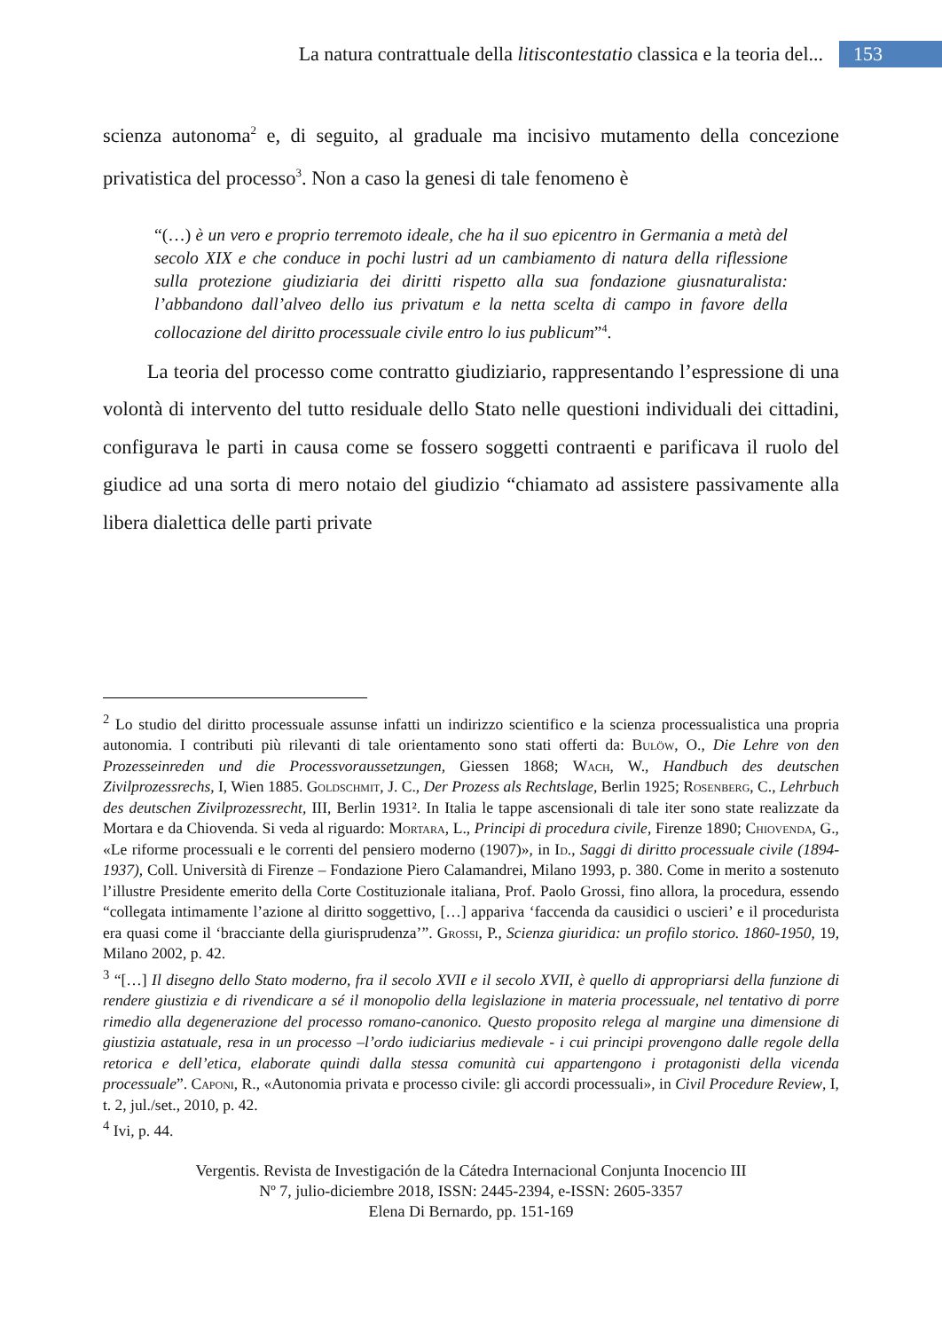La natura contrattuale della litiscontestatio classica e la teoria del...
153
scienza autonoma<sup>2</sup> e, di seguito, al graduale ma incisivo mutamento della concezione privatistica del processo<sup>3</sup>. Non a caso la genesi di tale fenomeno è
“(…) è un vero e proprio terremoto ideale, che ha il suo epicentro in Germania a metà del secolo XIX e che conduce in pochi lustri ad un cambiamento di natura della riflessione sulla protezione giudiziaria dei diritti rispetto alla sua fondazione giusnaturalista: l’abbandono dall’alveo dello ius privatum e la netta scelta di campo in favore della collocazione del diritto processuale civile entro lo ius publicum”<sup>4</sup>.
La teoria del processo come contratto giudiziario, rappresentando l’espressione di una volontà di intervento del tutto residuale dello Stato nelle questioni individuali dei cittadini, configurava le parti in causa come se fossero soggetti contraenti e parificava il ruolo del giudice ad una sorta di mero notaio del giudizio “chiamato ad assistere passivamente alla libera dialettica delle parti private
<sup>2</sup> Lo studio del diritto processuale assunse infatti un indirizzo scientifico e la scienza processualistica una propria autonomia. I contributi più rilevanti di tale orientamento sono stati offerti da: Bulöw, O., Die Lehre von den Prozesseinreden und die Processvoraussetzungen, Giessen 1868; Wach, W., Handbuch des deutschen Zivilprozessrechs, I, Wien 1885. Goldschmit, J. C., Der Prozess als Rechtslage, Berlin 1925; Rosenberg, C., Lehrbuch des deutschen Zivilprozessrecht, III, Berlin 1931². In Italia le tappe ascensionali di tale iter sono state realizzate da Mortara e da Chiovenda. Si veda al riguardo: Mortara, L., Principi di procedura civile, Firenze 1890; Chiovenda, G., «Le riforme processuali e le correnti del pensiero moderno (1907)», in Id., Saggi di diritto processuale civile (1894-1937), Coll. Università di Firenze – Fondazione Piero Calamandrei, Milano 1993, p. 380. Come in merito a sostenuto l’illustre Presidente emerito della Corte Costituzionale italiana, Prof. Paolo Grossi, fino allora, la procedura, essendo “collegata intimamente l’azione al diritto soggettivo, […] appariva ‘faccenda da causidici o uscieri’ e il procedurista era quasi come il ‘bracciante della giurisprudenza’”. Grossi, P., Scienza giuridica: un profilo storico. 1860-1950, 19, Milano 2002, p. 42.
<sup>3</sup> “[…] Il disegno dello Stato moderno, fra il secolo XVII e il secolo XVII, è quello di appropriarsi della funzione di rendere giustizia e di rivendicare a sé il monopolio della legislazione in materia processuale, nel tentativo di porre rimedio alla degenerazione del processo romano-canonico. Questo proposito relega al margine una dimensione di giustizia astatuale, resa in un processo –l’ordo iudiciarius medievale - i cui principi provengono dalle regole della retorica e dell’etica, elaborate quindi dalla stessa comunità cui appartengono i protagonisti della vicenda processuale”. Caponi, R., «Autonomia privata e processo civile: gli accordi processuali», in Civil Procedure Review, I, t. 2, jul./set., 2010, p. 42.
<sup>4</sup> Ivi, p. 44.
Vergentis. Revista de Investigación de la Cátedra Internacional Conjunta Inocencio III
Nº 7, julio-diciembre 2018, ISSN: 2445-2394, e-ISSN: 2605-3357
Elena Di Bernardo, pp. 151-169